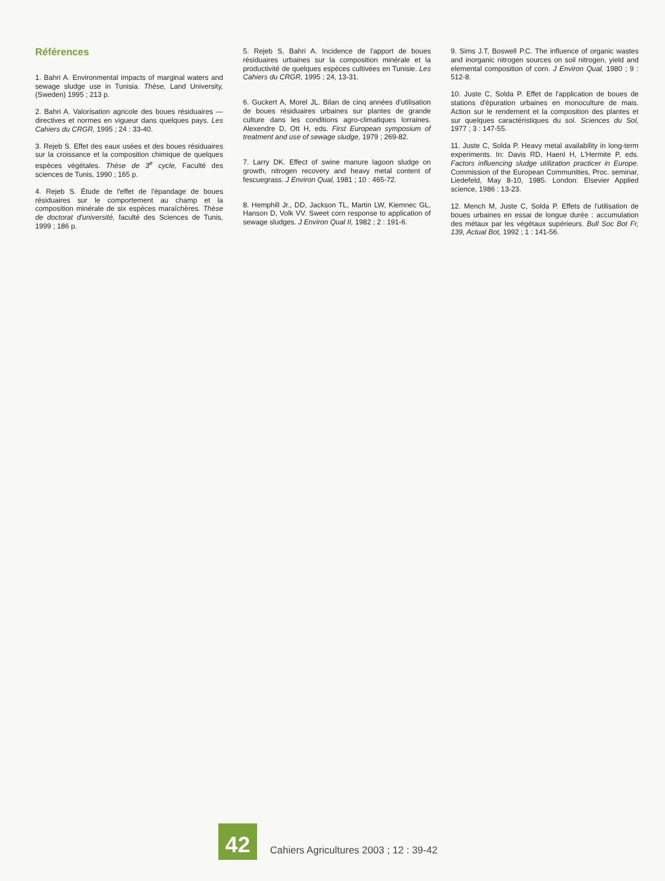Références
1. Bahri A. Environmental impacts of marginal waters and sewage sludge use in Tunisia. Thèse, Land University, (Sweden) 1995 ; 213 p.
2. Bahri A. Valorisation agricole des boues résiduaires — directives et normes en vigueur dans quelques pays. Les Cahiers du CRGR, 1995 ; 24 : 33-40.
3. Rejeb S. Effet des eaux usées et des boues résiduaires sur la croissance et la composition chimique de quelques espèces végétales. Thèse de 3<sup>e</sup> cycle, Faculté des sciences de Tunis, 1990 ; 165 p.
4. Rejeb S. Étude de l'effet de l'épandage de boues résiduaires sur le comportement au champ et la composition minérale de six espèces maraîchères. Thèse de doctorat d'université, faculté des Sciences de Tunis, 1999 ; 186 p.
5. Rejeb S, Bahri A. Incidence de l'apport de boues résiduaires urbaines sur la composition minérale et la productivité de quelques espèces cultivées en Tunisie. Les Cahiers du CRGR, 1995 ; 24, 13-31.
6. Guckert A, Morel JL. Bilan de cinq années d'utilisation de boues résiduaires urbaines sur plantes de grande culture dans les conditions agro-climatiques lorraines. Alexendre D, Ott H, eds. First European symposium of treatment and use of sewage sludge, 1979 ; 269-82.
7. Larry DK. Effect of swine manure lagoon sludge on growth, nitrogen recovery and heavy metal content of fescuegrass. J Environ Qual, 1981 ; 10 : 465-72.
8. Hemphill Jr., DD, Jackson TL, Martin LW, Kiemnec GL, Hanson D, Volk VV. Sweet corn response to application of sewage sludges. J Environ Qual II, 1982 ; 2 : 191-6.
9. Sims J.T, Boswell P.C. The influence of organic wastes and inorganic nitrogen sources on soil nitrogen, yield and elemental composition of corn. J Environ Qual, 1980 ; 9 : 512-8.
10. Juste C, Solda P. Effet de l'application de boues de stations d'épuration urbaines en monoculture de mais. Action sur le rendement et la composition des plantes et sur quelques caractéristiques du sol. Sciences du Sol, 1977 ; 3 : 147-55.
11. Juste C, Solda P. Heavy metal availability in long-term experiments. In: Davis RD, Haenl H, L'Hermite P, eds. Factors influencing sludge utilization practicer in Europe. Commission of the European Communities, Proc. seminar, Liedefeld, May 8-10, 1985. London: Elsevier Applied science, 1986 : 13-23.
12. Mench M, Juste C, Solda P. Effets de l'utilisation de boues urbaines en essai de longue durée : accumulation des métaux par les végétaux supérieurs. Bull Soc Bot Fr, 139, Actual Bot, 1992 ; 1 : 141-56.
42
Cahiers Agricultures 2003 ; 12 : 39-42